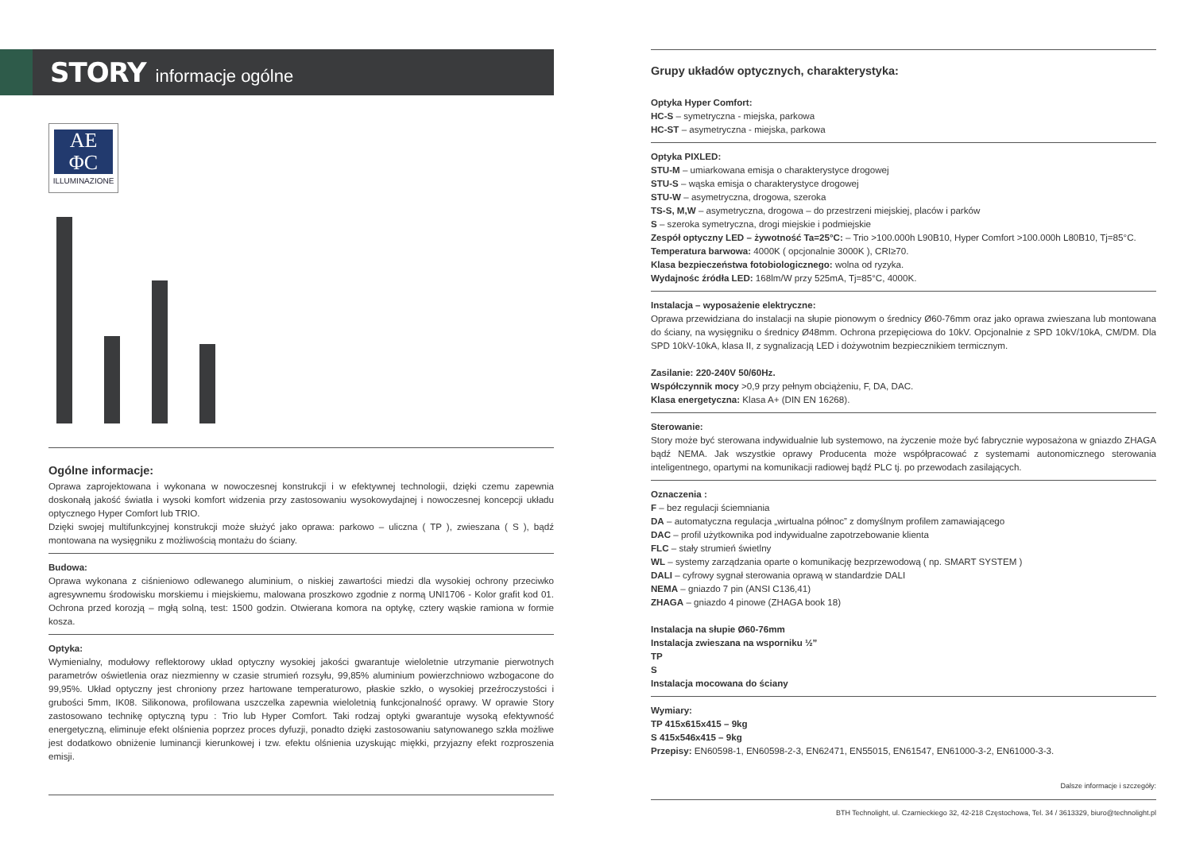STORY informacje ogólne
AE
ΦC
ILLUMINAZIONE
Ogólne informacje:
Oprawa zaprojektowana i wykonana w nowoczesnej konstrukcji i w efektywnej technologii, dzięki czemu zapewnia doskonałą jakość światła i wysoki komfort widzenia przy zastosowaniu wysokowydajnej i nowoczesnej koncepcji układu optycznego Hyper Comfort lub TRIO.
Dzięki swojej multifunkcyjnej konstrukcji może służyć jako oprawa: parkowo – uliczna ( TP ), zwieszana ( S ), bądź montowana na wysięgniku z możliwością montażu do ściany.
Budowa:
Oprawa wykonana z ciśnieniowo odlewanego aluminium, o niskiej zawartości miedzi dla wysokiej ochrony przeciwko agresywnemu środowisku morskiemu i miejskiemu, malowana proszkowo zgodnie z normą UNI1706 - Kolor grafit kod 01. Ochrona przed korozją – mgłą solną, test: 1500 godzin. Otwierana komora na optykę, cztery wąskie ramiona w formie kosza.
Optyka:
Wymienialny, modułowy reflektorowy układ optyczny wysokiej jakości gwarantuje wieloletnie utrzymanie pierwotnych parametrów oświetlenia oraz niezmienny w czasie strumień rozsyłu, 99,85% aluminium powierzchniowo wzbogacone do 99,95%. Układ optyczny jest chroniony przez hartowane temperaturowo, płaskie szkło, o wysokiej przeźroczystości i grubości 5mm, IK08. Silikonowa, profilowana uszczelka zapewnia wieloletnią funkcjonalność oprawy. W oprawie Story zastosowano technikę optyczną typu : Trio lub Hyper Comfort. Taki rodzaj optyki gwarantuje wysoką efektywność energetyczną, eliminuje efekt olśnienia poprzez proces dyfuzji, ponadto dzięki zastosowaniu satynowanego szkła możliwe jest dodatkowo obniżenie luminancji kierunkowej i tzw. efektu olśnienia uzyskując miękki, przyjazny efekt rozproszenia emisji.
Grupy układów optycznych, charakterystyka:
Optyka Hyper Comfort:
HC-S – symetryczna - miejska, parkowa
HC-ST – asymetryczna - miejska, parkowa
Optyka PIXLED:
STU-M – umiarkowana emisja o charakterystyce drogowej
STU-S – wąska emisja o charakterystyce drogowej
STU-W – asymetryczna, drogowa, szeroka
TS-S, M,W – asymetryczna, drogowa – do przestrzeni miejskiej, placów i parków
S – szeroka symetryczna, drogi miejskie i podmiejskie
Zespół optyczny LED – żywotność Ta=25°C: – Trio >100.000h L90B10, Hyper Comfort >100.000h L80B10, Tj=85°C.
Temperatura barwowa: 4000K ( opcjonalnie 3000K ), CRI≥70.
Klasa bezpieczeństwa fotobiologicznego: wolna od ryzyka.
Wydajnośc źródła LED: 168lm/W przy 525mA, Tj=85°C, 4000K.
Instalacja – wyposażenie elektryczne:
Oprawa przewidziana do instalacji na słupie pionowym o średnicy Ø60-76mm oraz jako oprawa zwieszana lub montowana do ściany, na wysięgniku o średnicy Ø48mm. Ochrona przepięciowa do 10kV. Opcjonalnie z SPD 10kV/10kA, CM/DM. Dla SPD 10kV-10kA, klasa II, z sygnalizacją LED i dożywotnim bezpiecznikiem termicznym.
Zasilanie: 220-240V 50/60Hz.
Współczynnik mocy >0,9 przy pełnym obciążeniu, F, DA, DAC.
Klasa energetyczna: Klasa A+ (DIN EN 16268).
Sterowanie:
Story może być sterowana indywidualnie lub systemowo, na życzenie może być fabrycznie wyposażona w gniazdo ZHAGA bądź NEMA. Jak wszystkie oprawy Producenta może współpracować z systemami autonomicznego sterowania inteligentnego, opartymi na komunikacji radiowej bądź PLC tj. po przewodach zasilających.
Oznaczenia :
F – bez regulacji ściemniania
DA – automatyczna regulacja „wirtualna północ” z domyślnym profilem zamawiającego
DAC – profil użytkownika pod indywidualne zapotrzebowanie klienta
FLC – stały strumień świetlny
WL – systemy zarządzania oparte o komunikację bezprzewodową ( np. SMART SYSTEM )
DALI – cyfrowy sygnał sterowania oprawą w standardzie DALI
NEMA – gniazdo 7 pin (ANSI C136,41)
ZHAGA – gniazdo 4 pinowe (ZHAGA book 18)
Instalacja na słupie Ø60-76mm
Instalacja zwieszana na wsporniku ½”
TP
S
Instalacja mocowana do ściany
Wymiary:
TP 415x615x415 – 9kg
S 415x546x415 – 9kg
Przepisy: EN60598-1, EN60598-2-3, EN62471, EN55015, EN61547, EN61000-3-2, EN61000-3-3.
Dalsze informacje i szczegóły:
BTH Technolight, ul. Czarnieckiego 32, 42-218 Częstochowa, Tel. 34 / 3613329, biuro@technolight.pl